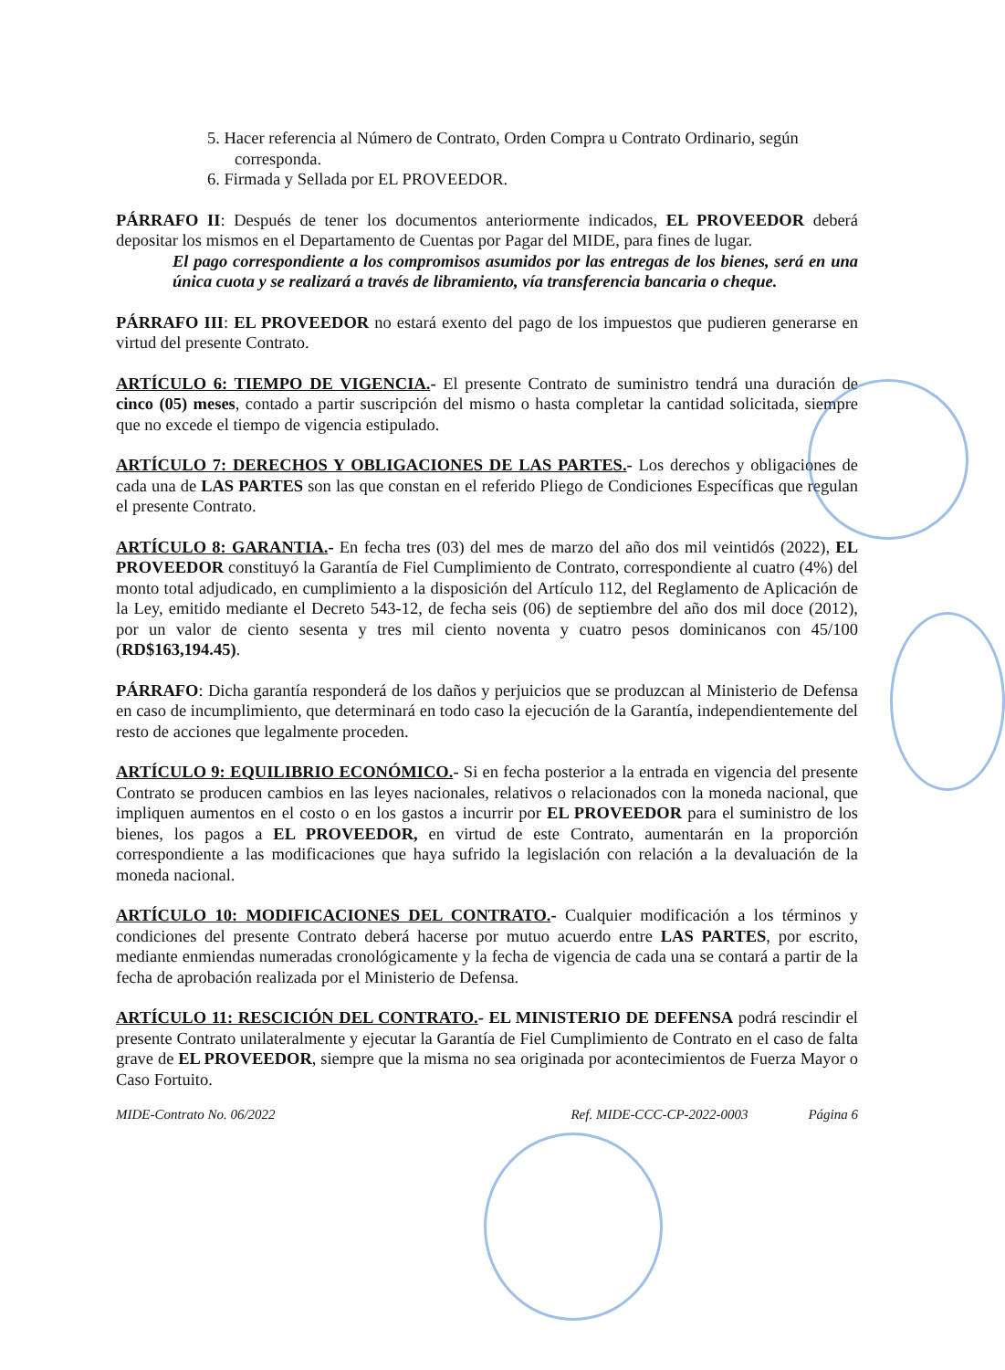5. Hacer referencia al Número de Contrato, Orden Compra u Contrato Ordinario, según corresponda.
6. Firmada y Sellada por EL PROVEEDOR.
PÁRRAFO II: Después de tener los documentos anteriormente indicados, EL PROVEEDOR deberá depositar los mismos en el Departamento de Cuentas por Pagar del MIDE, para fines de lugar.
El pago correspondiente a los compromisos asumidos por las entregas de los bienes, será en una única cuota y se realizará a través de libramiento, vía transferencia bancaria o cheque.
PÁRRAFO III: EL PROVEEDOR no estará exento del pago de los impuestos que pudieren generarse en virtud del presente Contrato.
ARTÍCULO 6: TIEMPO DE VIGENCIA.- El presente Contrato de suministro tendrá una duración de cinco (05) meses, contado a partir suscripción del mismo o hasta completar la cantidad solicitada, siempre que no excede el tiempo de vigencia estipulado.
ARTÍCULO 7: DERECHOS Y OBLIGACIONES DE LAS PARTES.- Los derechos y obligaciones de cada una de LAS PARTES son las que constan en el referido Pliego de Condiciones Específicas que regulan el presente Contrato.
ARTÍCULO 8: GARANTIA.- En fecha tres (03) del mes de marzo del año dos mil veintidós (2022), EL PROVEEDOR constituyó la Garantía de Fiel Cumplimiento de Contrato, correspondiente al cuatro (4%) del monto total adjudicado, en cumplimiento a la disposición del Artículo 112, del Reglamento de Aplicación de la Ley, emitido mediante el Decreto 543-12, de fecha seis (06) de septiembre del año dos mil doce (2012), por un valor de ciento sesenta y tres mil ciento noventa y cuatro pesos dominicanos con 45/100 (RD$163,194.45).
PÁRRAFO: Dicha garantía responderá de los daños y perjuicios que se produzcan al Ministerio de Defensa en caso de incumplimiento, que determinará en todo caso la ejecución de la Garantía, independientemente del resto de acciones que legalmente proceden.
ARTÍCULO 9: EQUILIBRIO ECONÓMICO.- Si en fecha posterior a la entrada en vigencia del presente Contrato se producen cambios en las leyes nacionales, relativos o relacionados con la moneda nacional, que impliquen aumentos en el costo o en los gastos a incurrir por EL PROVEEDOR para el suministro de los bienes, los pagos a EL PROVEEDOR, en virtud de este Contrato, aumentarán en la proporción correspondiente a las modificaciones que haya sufrido la legislación con relación a la devaluación de la moneda nacional.
ARTÍCULO 10: MODIFICACIONES DEL CONTRATO.- Cualquier modificación a los términos y condiciones del presente Contrato deberá hacerse por mutuo acuerdo entre LAS PARTES, por escrito, mediante enmiendas numeradas cronológicamente y la fecha de vigencia de cada una se contará a partir de la fecha de aprobación realizada por el Ministerio de Defensa.
ARTÍCULO 11: RESCICIÓN DEL CONTRATO.- EL MINISTERIO DE DEFENSA podrá rescindir el presente Contrato unilateralmente y ejecutar la Garantía de Fiel Cumplimiento de Contrato en el caso de falta grave de EL PROVEEDOR, siempre que la misma no sea originada por acontecimientos de Fuerza Mayor o Caso Fortuito.
MIDE-Contrato No. 06/2022 Ref. MIDE-CCC-CP-2022-0003 Página 6